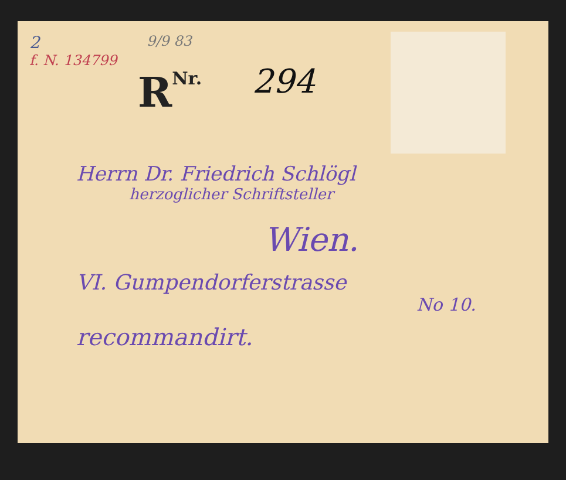2
f. N. 134799
9/9 83
RNr. 294
Herrn Dr. Friedrich Schlögl
herzoglicher Schriftsteller
Wien.
VI. Gumpendorferstrasse
No 10.
recommandirt.